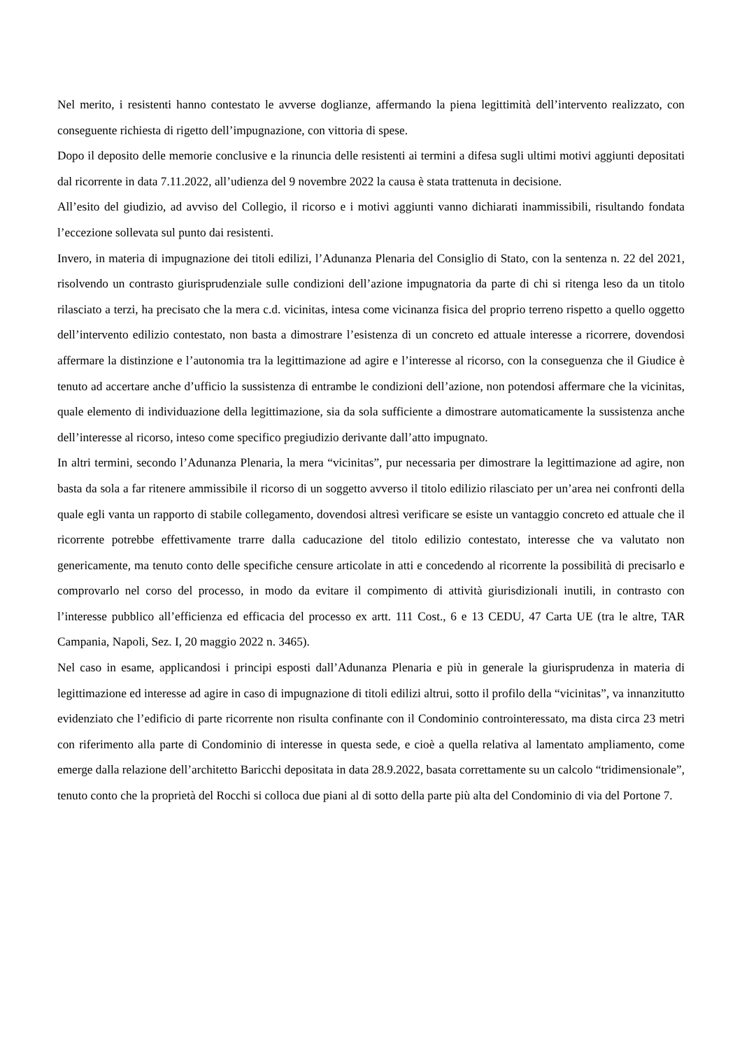Nel merito, i resistenti hanno contestato le avverse doglianze, affermando la piena legittimità dell’intervento realizzato, con conseguente richiesta di rigetto dell’impugnazione, con vittoria di spese.
Dopo il deposito delle memorie conclusive e la rinuncia delle resistenti ai termini a difesa sugli ultimi motivi aggiunti depositati dal ricorrente in data 7.11.2022, all’udienza del 9 novembre 2022 la causa è stata trattenuta in decisione.
All’esito del giudizio, ad avviso del Collegio, il ricorso e i motivi aggiunti vanno dichiarati inammissibili, risultando fondata l’eccezione sollevata sul punto dai resistenti.
Invero, in materia di impugnazione dei titoli edilizi, l’Adunanza Plenaria del Consiglio di Stato, con la sentenza n. 22 del 2021, risolvendo un contrasto giurisprudenziale sulle condizioni dell’azione impugnatoria da parte di chi si ritenga leso da un titolo rilasciato a terzi, ha precisato che la mera c.d. vicinitas, intesa come vicinanza fisica del proprio terreno rispetto a quello oggetto dell’intervento edilizio contestato, non basta a dimostrare l’esistenza di un concreto ed attuale interesse a ricorrere, dovendosi affermare la distinzione e l’autonomia tra la legittimazione ad agire e l’interesse al ricorso, con la conseguenza che il Giudice è tenuto ad accertare anche d’ufficio la sussistenza di entrambe le condizioni dell’azione, non potendosi affermare che la vicinitas, quale elemento di individuazione della legittimazione, sia da sola sufficiente a dimostrare automaticamente la sussistenza anche dell’interesse al ricorso, inteso come specifico pregiudizio derivante dall’atto impugnato.
In altri termini, secondo l’Adunanza Plenaria, la mera “vicinitas”, pur necessaria per dimostrare la legittimazione ad agire, non basta da sola a far ritenere ammissibile il ricorso di un soggetto avverso il titolo edilizio rilasciato per un’area nei confronti della quale egli vanta un rapporto di stabile collegamento, dovendosi altresì verificare se esiste un vantaggio concreto ed attuale che il ricorrente potrebbe effettivamente trarre dalla caducazione del titolo edilizio contestato, interesse che va valutato non genericamente, ma tenuto conto delle specifiche censure articolate in atti e concedendo al ricorrente la possibilità di precisarlo e comprovarlo nel corso del processo, in modo da evitare il compimento di attività giurisdizionali inutili, in contrasto con l’interesse pubblico all’efficienza ed efficacia del processo ex artt. 111 Cost., 6 e 13 CEDU, 47 Carta UE (tra le altre, TAR Campania, Napoli, Sez. I, 20 maggio 2022 n. 3465).
Nel caso in esame, applicandosi i principi esposti dall’Adunanza Plenaria e più in generale la giurisprudenza in materia di legittimazione ed interesse ad agire in caso di impugnazione di titoli edilizi altrui, sotto il profilo della “vicinitas”, va innanzitutto evidenziato che l’edificio di parte ricorrente non risulta confinante con il Condominio controinteressato, ma dista circa 23 metri con riferimento alla parte di Condominio di interesse in questa sede, e cioè a quella relativa al lamentato ampliamento, come emerge dalla relazione dell’architetto Baricchi depositata in data 28.9.2022, basata correttamente su un calcolo “tridimensionale”, tenuto conto che la proprietà del Rocchi si colloca due piani al di sotto della parte più alta del Condominio di via del Portone 7.